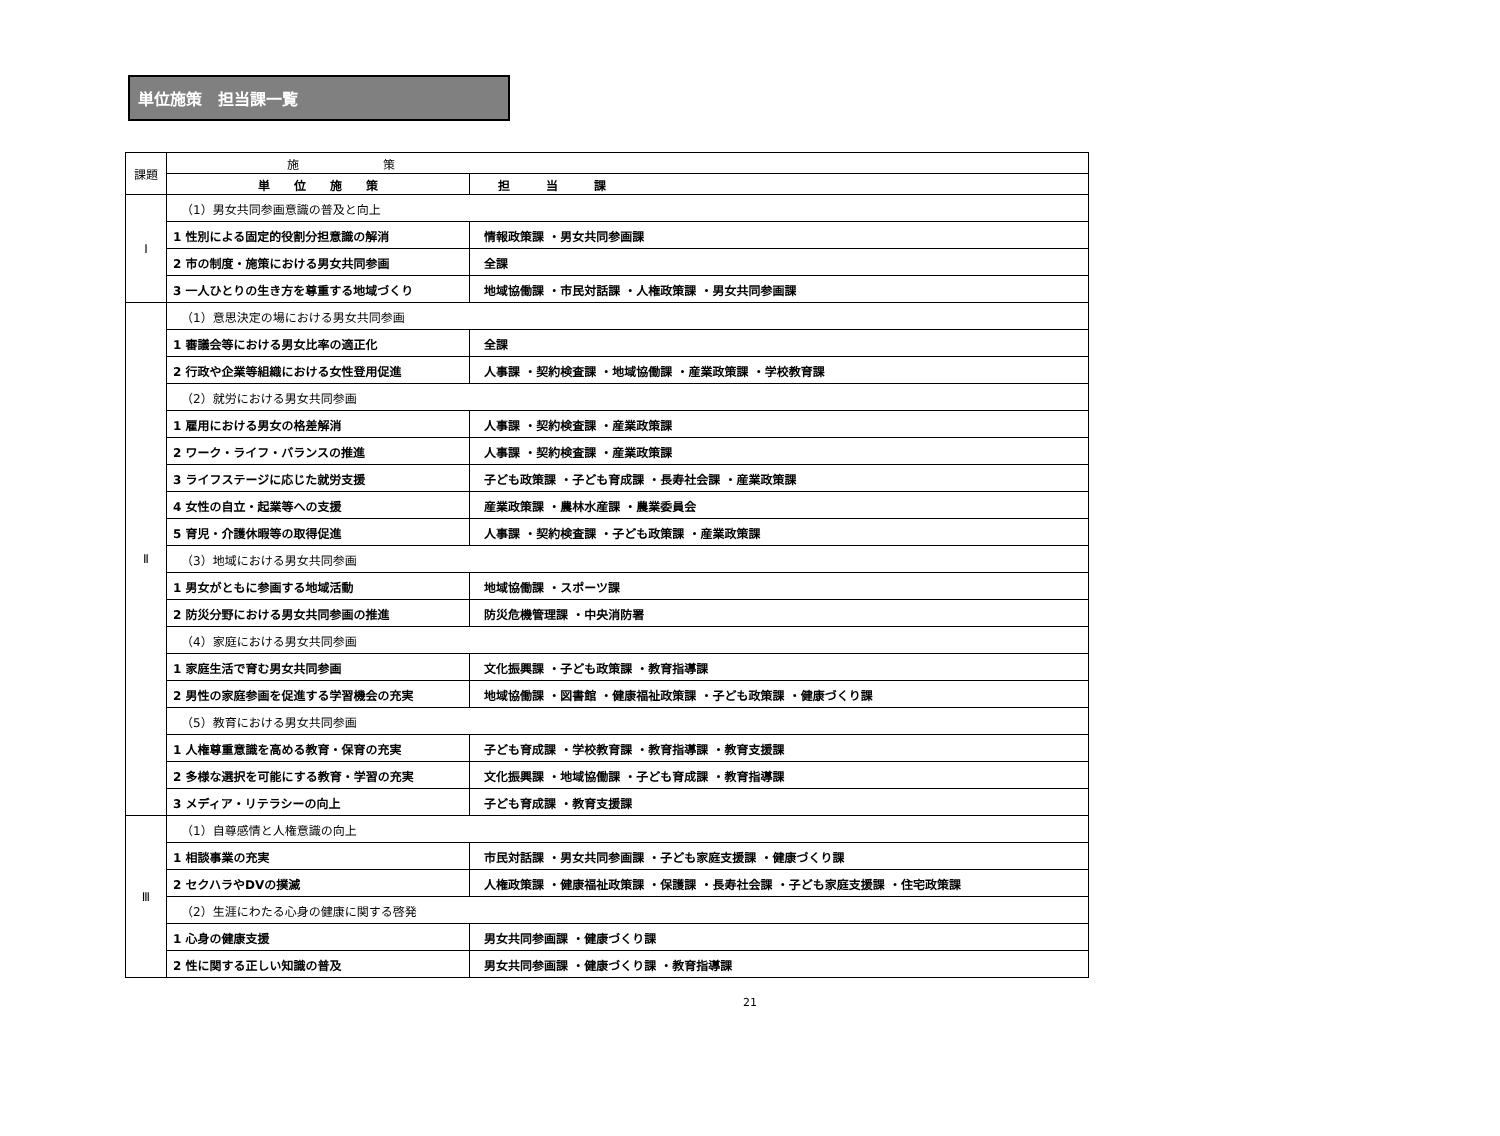単位施策　担当課一覧
| 課題 | 施 策 | |
| --- | --- | --- |
| | 単 位 施 策 | 担 当 課 |
| Ⅰ | （1）男女共同参画意識の普及と向上 | |
| | 1 性別による固定的役割分担意識の解消 | 情報政策課 ・男女共同参画課 |
| | 2 市の制度・施策における男女共同参画 | 全課 |
| | 3 一人ひとりの生き方を尊重する地域づくり | 地域協働課 ・市民対話課 ・人権政策課 ・男女共同参画課 |
| Ⅱ | （1）意思決定の場における男女共同参画 | |
| | 1 審議会等における男女比率の適正化 | 全課 |
| | 2 行政や企業等組織における女性登用促進 | 人事課 ・契約検査課 ・地域協働課 ・産業政策課 ・学校教育課 |
| | （2）就労における男女共同参画 | |
| | 1 雇用における男女の格差解消 | 人事課 ・契約検査課 ・産業政策課 |
| | 2 ワーク・ライフ・バランスの推進 | 人事課 ・契約検査課 ・産業政策課 |
| | 3 ライフステージに応じた就労支援 | 子ども政策課 ・子ども育成課 ・長寿社会課 ・産業政策課 |
| | 4 女性の自立・起業等への支援 | 産業政策課 ・農林水産課 ・農業委員会 |
| | 5 育児・介護休暇等の取得促進 | 人事課 ・契約検査課 ・子ども政策課 ・産業政策課 |
| | （3）地域における男女共同参画 | |
| | 1 男女がともに参画する地域活動 | 地域協働課 ・スポーツ課 |
| | 2 防災分野における男女共同参画の推進 | 防災危機管理課 ・中央消防署 |
| | （4）家庭における男女共同参画 | |
| | 1 家庭生活で育む男女共同参画 | 文化振興課 ・子ども政策課 ・教育指導課 |
| | 2 男性の家庭参画を促進する学習機会の充実 | 地域協働課 ・図書館 ・健康福祉政策課 ・子ども政策課 ・健康づくり課 |
| | （5）教育における男女共同参画 | |
| | 1 人権尊重意識を高める教育・保育の充実 | 子ども育成課 ・学校教育課 ・教育指導課 ・教育支援課 |
| | 2 多様な選択を可能にする教育・学習の充実 | 文化振興課 ・地域協働課 ・子ども育成課 ・教育指導課 |
| | 3 メディア・リテラシーの向上 | 子ども育成課 ・教育支援課 |
| Ⅲ | （1）自尊感情と人権意識の向上 | |
| | 1 相談事業の充実 | 市民対話課 ・男女共同参画課 ・子ども家庭支援課 ・健康づくり課 |
| | 2 セクハラやDVの撲滅 | 人権政策課 ・健康福祉政策課 ・保護課 ・長寿社会課 ・子ども家庭支援課 ・住宅政策課 |
| | （2）生涯にわたる心身の健康に関する啓発 | |
| | 1 心身の健康支援 | 男女共同参画課 ・健康づくり課 |
| | 2 性に関する正しい知識の普及 | 男女共同参画課 ・健康づくり課 ・教育指導課 |
21